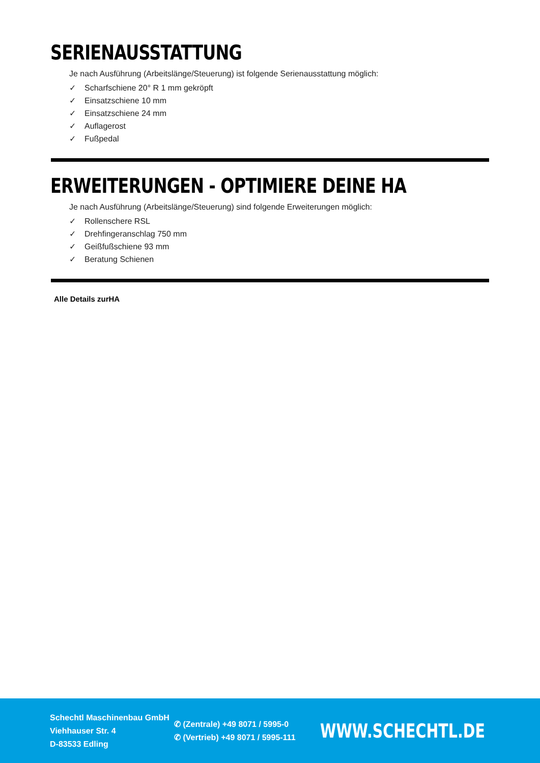SERIENAUSSTATTUNG
Je nach Ausführung (Arbeitslänge/Steuerung) ist folgende Serienausstattung möglich:
✓ Scharfschiene 20° R 1 mm gekröpft
✓ Einsatzschiene 10 mm
✓ Einsatzschiene 24 mm
✓ Auflagerost
✓ Fußpedal
ERWEITERUNGEN - OPTIMIERE DEINE HA
Je nach Ausführung (Arbeitslänge/Steuerung) sind folgende Erweiterungen möglich:
✓ Rollenschere RSL
✓ Drehfingeranschlag 750 mm
✓ Geißfußschiene 93 mm
✓ Beratung Schienen
Alle Details zurHA
Schechtl Maschinenbau GmbH
Viehhauser Str. 4
D-83533 Edling
✆ (Zentrale) +49 8071 / 5995-0
✆ (Vertrieb) +49 8071 / 5995-111
WWW.SCHECHTL.DE